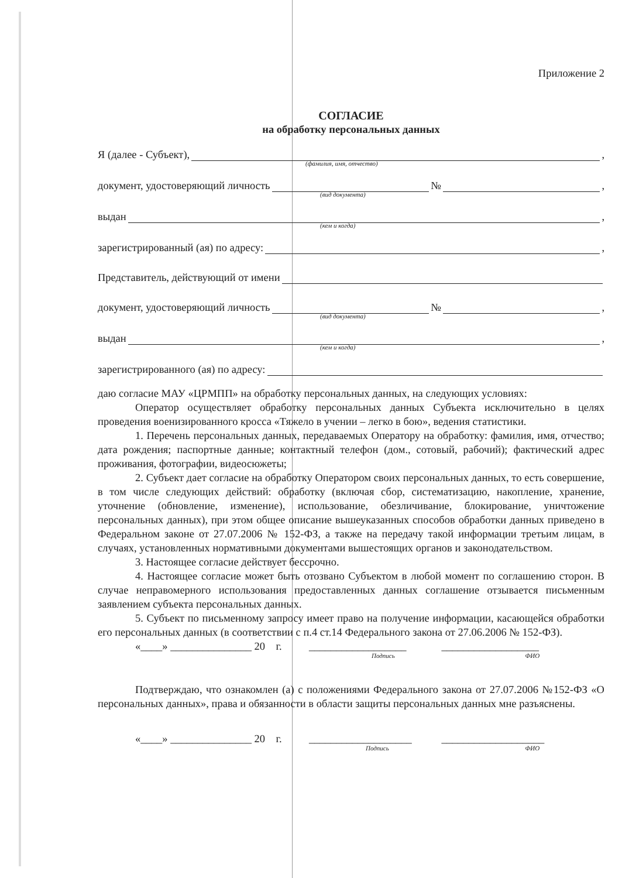Приложение 2
СОГЛАСИЕ
на обработку персональных данных
Я (далее - Субъект), ,
(фамилия, имя, отчество)
документ, удостоверяющий личность № ,
(вид документа)
выдан ,
(кем и когда)
зарегистрированный (ая) по адресу: ,
Представитель, действующий от имени
документ, удостоверяющий личность № ,
(вид документа)
выдан ,
(кем и когда)
зарегистрированного (ая) по адресу:
даю согласие МАУ «ЦРМПП» на обработку персональных данных, на следующих условиях:
Оператор осуществляет обработку персональных данных Субъекта исключительно в целях проведения военизированного кросса «Тяжело в учении – легко в бою», ведения статистики.
1. Перечень персональных данных, передаваемых Оператору на обработку: фамилия, имя, отчество; дата рождения; паспортные данные; контактный телефон (дом., сотовый, рабочий); фактический адрес проживания, фотографии, видеосюжеты;
2. Субъект дает согласие на обработку Оператором своих персональных данных, то есть совершение, в том числе следующих действий: обработку (включая сбор, систематизацию, накопление, хранение, уточнение (обновление, изменение), использование, обезличивание, блокирование, уничтожение персональных данных), при этом общее описание вышеуказанных способов обработки данных приведено в Федеральном законе от 27.07.2006 № 152-ФЗ, а также на передачу такой информации третьим лицам, в случаях, установленных нормативными документами вышестоящих органов и законодательством.
3. Настоящее согласие действует бессрочно.
4. Настоящее согласие может быть отозвано Субъектом в любой момент по соглашению сторон. В случае неправомерного использования предоставленных данных соглашение отзывается письменным заявлением субъекта персональных данных.
5. Субъект по письменному запросу имеет право на получение информации, касающейся обработки его персональных данных (в соответствии с п.4 ст.14 Федерального закона от 27.06.2006 № 152-ФЗ).
«____» _______________ 20 г. __________________ __________________
Подпись ФИО
Подтверждаю, что ознакомлен (а) с положениями Федерального закона от 27.07.2006 №152-ФЗ «О персональных данных», права и обязанности в области защиты персональных данных мне разъяснены.
«____» _______________ 20 г. ___________________ ___________________
Подпись ФИО